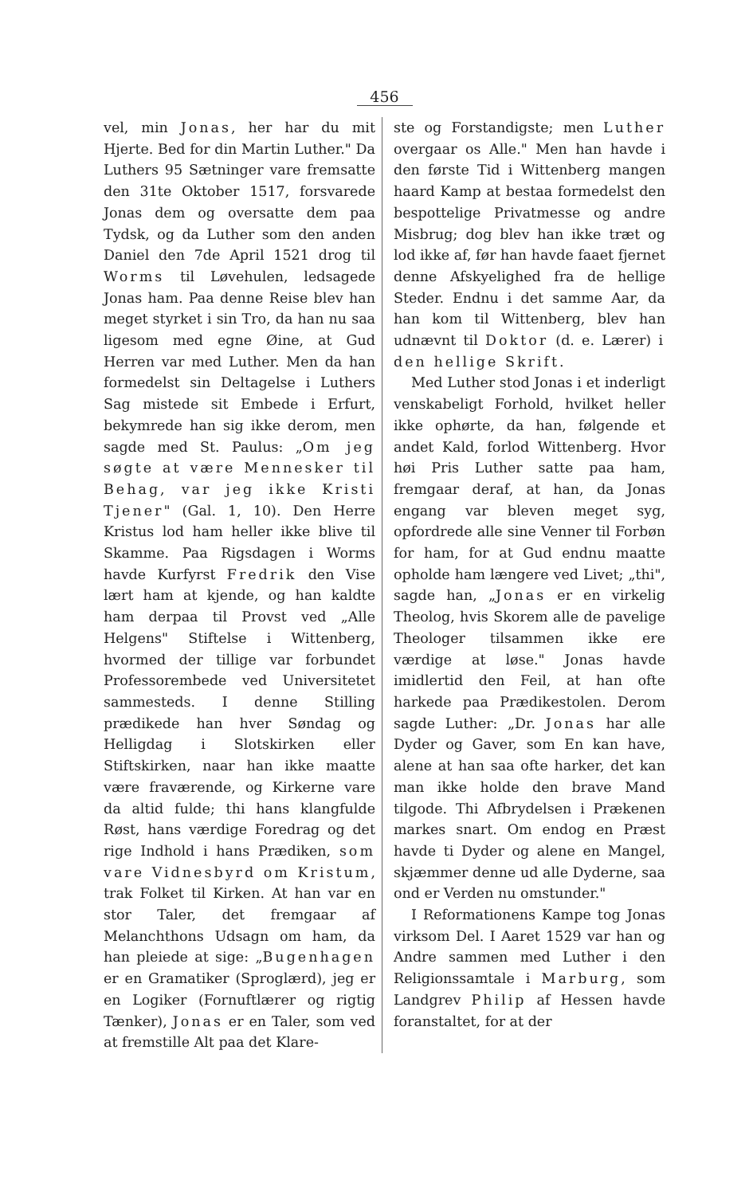456
vel, min Jonas, her har du mit Hjerte. Bed for din Martin Luther." Da Luthers 95 Sætninger vare fremsatte den 31te Oktober 1517, forsvarede Jonas dem og oversatte dem paa Tydsk, og da Luther som den anden Daniel den 7de April 1521 drog til Worms til Løvehulen, ledsagede Jonas ham. Paa denne Reise blev han meget styrket i sin Tro, da han nu saa ligesom med egne Øine, at Gud Herren var med Luther. Men da han formedelst sin Deltagelse i Luthers Sag mistede sit Embede i Erfurt, bekymrede han sig ikke derom, men sagde med St. Paulus: „Om jeg søgte at være Mennesker til Behag, var jeg ikke Kristi Tjener" (Gal. 1, 10). Den Herre Kristus lod ham heller ikke blive til Skamme. Paa Rigsdagen i Worms havde Kurfyrst Fredrik den Vise lært ham at kjende, og han kaldte ham derpaa til Provst ved „Alle Helgens" Stiftelse i Wittenberg, hvormed der tillige var forbundet Professorembede ved Universitetet sammesteds. I denne Stilling prædikede han hver Søndag og Helligdag i Slotskirken eller Stiftskirken, naar han ikke maatte være fraværende, og Kirkerne vare da altid fulde; thi hans klangfulde Røst, hans værdige Foredrag og det rige Indhold i hans Prædiken, som vare Vidnesbyrd om Kristum, trak Folket til Kirken. At han var en stor Taler, det fremgaar af Melanchthons Udsagn om ham, da han pleiede at sige: „Bugenhagen er en Gramatiker (Sproglærd), jeg er en Logiker (Fornuftlærer og rigtig Tænker), Jonas er en Taler, som ved at fremstille Alt paa det Klare-
ste og Forstandigste; men Luther overgaar os Alle." Men han havde i den første Tid i Wittenberg mangen haard Kamp at bestaa formedelst den bespottelige Privatmesse og andre Misbrug; dog blev han ikke træt og lod ikke af, før han havde faaet fjernet denne Afskyelighed fra de hellige Steder. Endnu i det samme Aar, da han kom til Wittenberg, blev han udnævnt til Doktor (d. e. Lærer) i den hellige Skrift.
Med Luther stod Jonas i et inderligt venskabeligt Forhold, hvilket heller ikke ophørte, da han, følgende et andet Kald, forlod Wittenberg. Hvor høi Pris Luther satte paa ham, fremgaar deraf, at han, da Jonas engang var bleven meget syg, opfordrede alle sine Venner til Forbøn for ham, for at Gud endnu maatte opholde ham længere ved Livet; „thi", sagde han, „Jonas er en virkelig Theolog, hvis Skorem alle de pavelige Theologer tilsammen ikke ere værdige at løse." Jonas havde imidlertid den Feil, at han ofte harkede paa Prædikestolen. Derom sagde Luther: „Dr. Jonas har alle Dyder og Gaver, som En kan have, alene at han saa ofte harker, det kan man ikke holde den brave Mand tilgode. Thi Afbrydelsen i Prækenen markes snart. Om endog en Præst havde ti Dyder og alene en Mangel, skjæmmer denne ud alle Dyderne, saa ond er Verden nu omstunder."
I Reformationens Kampe tog Jonas virksom Del. I Aaret 1529 var han og Andre sammen med Luther i den Religionssamtale i Marburg, som Landgrev Philip af Hessen havde foranstaltet, for at der